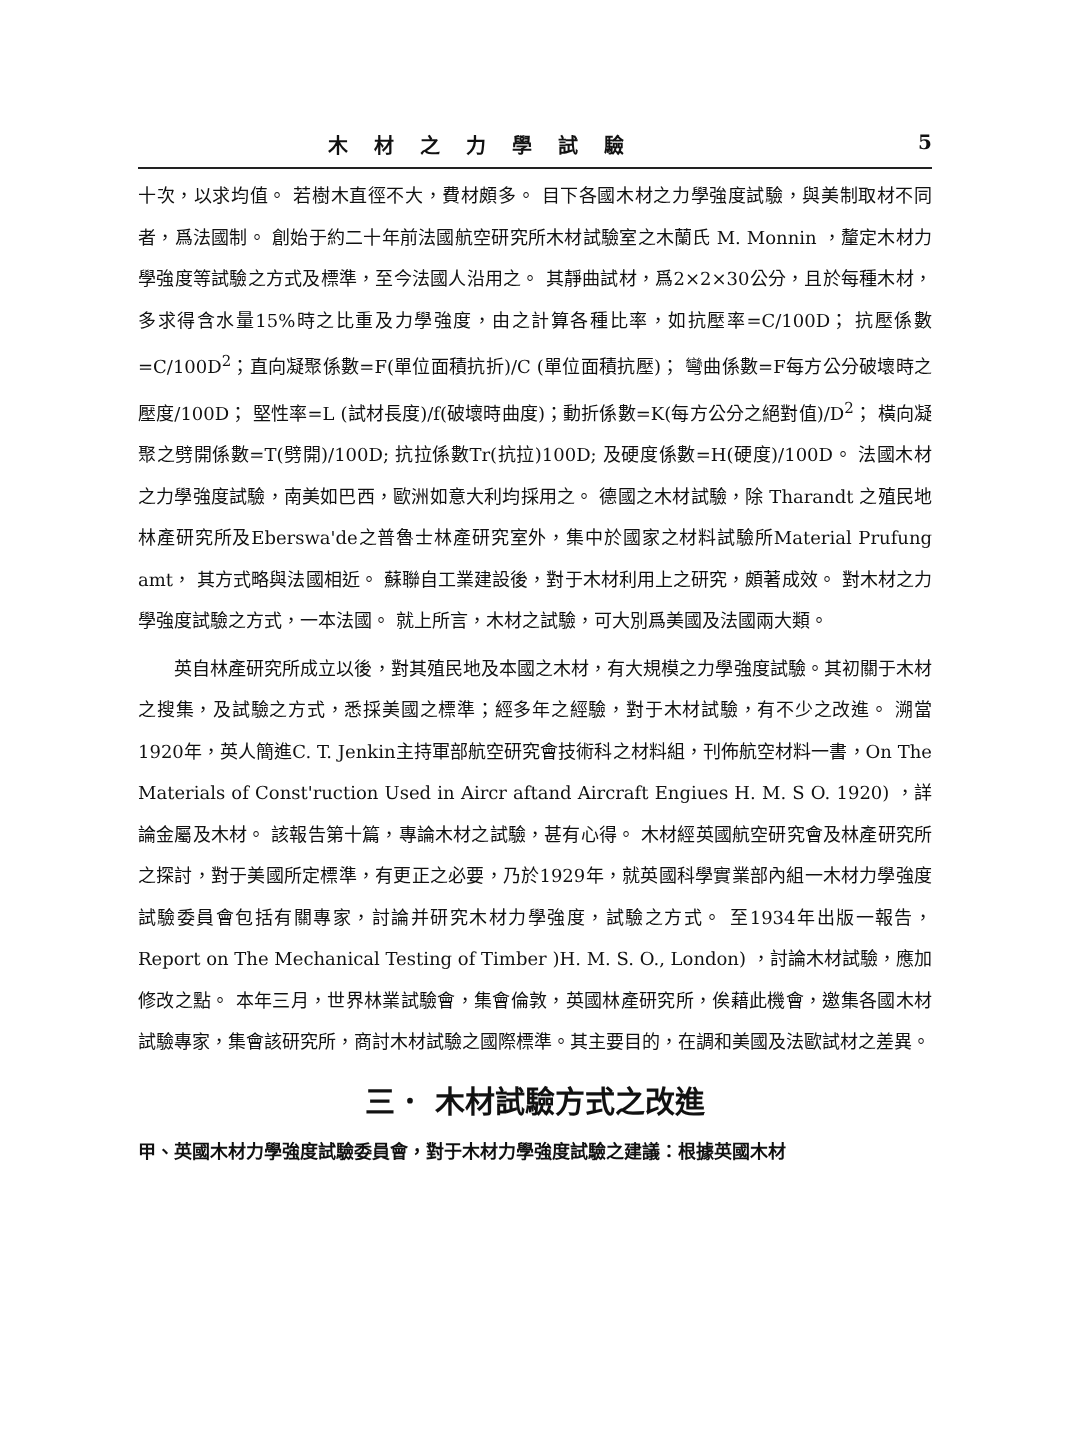木材之力學試驗 5
十次，以求均值。 若樹木直徑不大，費材頗多。 目下各國木材之力學強度試驗，與美制取材不同者，爲法國制。 創始于約二十年前法國航空研究所木材試驗室之木蘭氏 M. Monnin ，釐定木材力學強度等試驗之方式及標準，至今法國人沿用之。 其靜曲試材，爲2×2×30公分，且於每種木材，多求得含水量15%時之比重及力學強度，由之計算各種比率，如抗壓率=C/100D； 抗壓係數=C/100D<sup>2</sup>；直向凝聚係數=F(單位面積抗折)/C (單位面積抗壓)； 彎曲係數=F每方公分破壞時之壓度/100D； 堅性率=L (試材長度)/f(破壞時曲度)；動折係數=K(每方公分之絕對值)/D<sup>2</sup>； 橫向凝聚之劈開係數=T(劈開)/100D; 抗拉係數Tr(抗拉)100D; 及硬度係數=H(硬度)/100D。 法國木材之力學強度試驗，南美如巴西，歐洲如意大利均採用之。 德國之木材試驗，除 Tharandt 之殖民地林產研究所及Eberswa'de之普魯士林產研究室外，集中於國家之材料試驗所Material Prufung amt， 其方式略與法國相近。 蘇聯自工業建設後，對于木材利用上之研究，頗著成效。 對木材之力學強度試驗之方式，一本法國。 就上所言，木材之試驗，可大別爲美國及法國兩大類。
英自林產研究所成立以後，對其殖民地及本國之木材，有大規模之力學強度試驗。其初關于木材之搜集，及試驗之方式，悉採美國之標準；經多年之經驗，對于木材試驗，有不少之改進。 溯當1920年，英人簡進C. T. Jenkin主持軍部航空研究會技術科之材料組，刊佈航空材料一書，On The Materials of Const'ruction Used in Aircr aftand Aircraft Engiues H. M. S O. 1920) ，詳論金屬及木材。 該報告第十篇，專論木材之試驗，甚有心得。 木材經英國航空研究會及林產研究所之探討，對于美國所定標準，有更正之必要，乃於1929年，就英國科學實業部內組一木材力學強度試驗委員會包括有關專家，討論并研究木材力學強度，試驗之方式。 至1934年出版一報告， Report on The Mechanical Testing of Timber )H. M. S. O., London) ，討論木材試驗，應加修改之點。 本年三月，世界林業試驗會，集會倫敦，英國林產研究所，俟藉此機會，邀集各國木材試驗專家，集會該研究所，商討木材試驗之國際標準。其主要目的，在調和美國及法歐試材之差異。
三． 木材試驗方式之改進
甲、英國木材力學強度試驗委員會，對于木材力學強度試驗之建議：根據英國木材